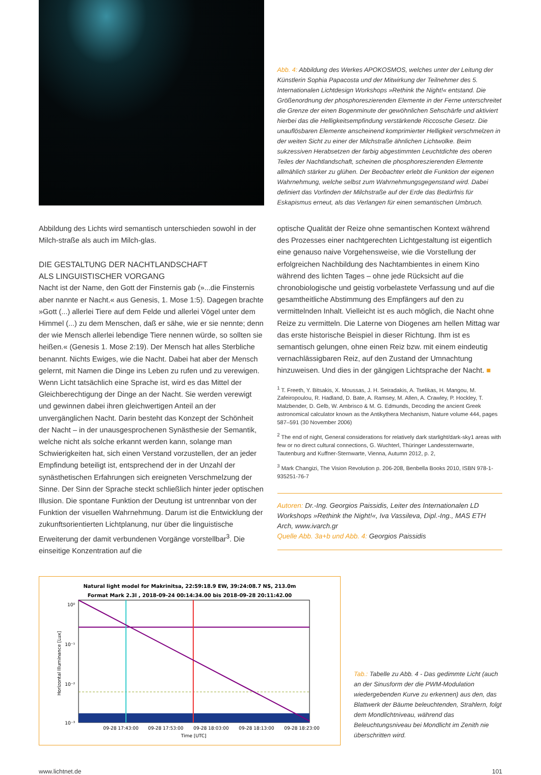Abb. 4: Abbildung des Werkes APOKOSMOS, welches unter der Leitung der Künstlerin Sophia Papacosta und der Mitwirkung der Teilnehmer des 5. Internationalen Lichtdesign Workshops »Rethink the Night!« entstand. Die Größenordnung der phosphoreszierenden Elemente in der Ferne unterschreitet die Grenze der einen Bogenminute der gewöhnlichen Sehschärfe und aktiviert hierbei das die Helligkeitsempfindung verstärkende Riccosche Gesetz. Die unauflösbaren Elemente anscheinend komprimierter Helligkeit verschmelzen in der weiten Sicht zu einer der Milchstraße ähnlichen Lichtwolke. Beim sukzessiven Herabsetzen der farbig abgestimmten Leuchtdichte des oberen Teiles der Nachtlandschaft, scheinen die phosphoreszierenden Elemente allmählich stärker zu glühen. Der Beobachter erlebt die Funktion der eigenen Wahrnehmung, welche selbst zum Wahrnehmungsgegenstand wird. Dabei definiert das Vorfinden der Milchstraße auf der Erde das Bedürfnis für Eskapismus erneut, als das Verlangen für einen semantischen Umbruch.
Abbildung des Lichts wird semantisch unterschieden sowohl in der Milch-straße als auch im Milch-glas.
DIE GESTALTUNG DER NACHTLANDSCHAFT
ALS LINGUISTISCHER VORGANG
Nacht ist der Name, den Gott der Finsternis gab (»...die Finsternis aber nannte er Nacht.« aus Genesis, 1. Mose 1:5). Dagegen brachte »Gott (...) allerlei Tiere auf dem Felde und allerlei Vögel unter dem Himmel (...) zu dem Menschen, daß er sähe, wie er sie nennte; denn der wie Mensch allerlei lebendige Tiere nennen würde, so sollten sie heißen.« (Genesis 1. Mose 2:19). Der Mensch hat alles Sterbliche benannt. Nichts Ewiges, wie die Nacht. Dabei hat aber der Mensch gelernt, mit Namen die Dinge ins Leben zu rufen und zu verewigen. Wenn Licht tatsächlich eine Sprache ist, wird es das Mittel der Gleichberechtigung der Dinge an der Nacht. Sie werden verewigt und gewinnen dabei ihren gleichwertigen Anteil an der unvergänglichen Nacht. Darin besteht das Konzept der Schönheit der Nacht – in der unausgesprochenen Synästhesie der Semantik, welche nicht als solche erkannt werden kann, solange man Schwierigkeiten hat, sich einen Verstand vorzustellen, der an jeder Empfindung beteiligt ist, entsprechend der in der Unzahl der synästhetischen Erfahrungen sich ereigneten Verschmelzung der Sinne. Der Sinn der Sprache steckt schließlich hinter jeder optischen Illusion. Die spontane Funktion der Deutung ist untrennbar von der Funktion der visuellen Wahrnehmung. Darum ist die Entwicklung der zukunftsorientierten Lichtplanung, nur über die linguistische Erweiterung der damit verbundenen Vorgänge vorstellbar<sup>3</sup>. Die einseitige Konzentration auf die
optische Qualität der Reize ohne semantischen Kontext während des Prozesses einer nachtgerechten Lichtgestaltung ist eigentlich eine genauso naive Vorgehensweise, wie die Vorstellung der erfolgreichen Nachbildung des Nachtambientes in einem Kino während des lichten Tages – ohne jede Rücksicht auf die chronobiologische und geistig vorbelastete Verfassung und auf die gesamtheitliche Abstimmung des Empfängers auf den zu vermittelnden Inhalt. Vielleicht ist es auch möglich, die Nacht ohne Reize zu vermitteln. Die Laterne von Diogenes am hellen Mittag war das erste historische Beispiel in dieser Richtung. Ihm ist es semantisch gelungen, ohne einen Reiz bzw. mit einem eindeutig vernachlässigbaren Reiz, auf den Zustand der Umnachtung hinzuweisen. Und dies in der gängigen Lichtsprache der Nacht. ■
<sup>1</sup> T. Freeth, Y. Bitsakis, X. Moussas, J. H. Seiradakis, A. Tselikas, H. Mangou, M. Zafeiropoulou, R. Hadland, D. Bate, A. Ramsey, M. Allen, A. Crawley, P. Hockley, T. Malzbender, D. Gelb, W. Ambrisco & M. G. Edmunds, Decoding the ancient Greek astronomical calculator known as the Antikythera Mechanism, Nature volume 444, pages 587–591 (30 November 2006)
<sup>2</sup> The end of night, General considerations for relatively dark starlight/dark-sky1 areas with few or no direct cultural connections, G. Wuchterl, Thüringer Landessternwarte, Tautenburg and Kuffner-Sternwarte, Vienna, Autumn 2012, p. 2,
<sup>3</sup> Mark Changizi, The Vision Revolution p. 206-208, Benbella Books 2010, ISBN 978-1-935251-76-7
Autoren: Dr.-Ing. Georgios Paissidis, Leiter des Internationalen LD Workshops »Rethink the Night!«, Iva Vassileva, Dipl.-Ing., MAS ETH Arch, www.ivarch.gr
Quelle Abb. 3a+b und Abb. 4: Georgios Paissidis
Natural light model for Makrinitsa, 22:59:18.9 EW, 39:24:08.7 NS, 213.0m
Format Mark 2.3l , 2018-09-24 00:14:34.00 bis 2018-09-28 20:11:42.00
10⁰
10⁻¹
10⁻²
10⁻³
09-28 17:43:00
09-28 17:53:00
09-28 18:03:00
09-28 18:13:00
09-28 18:23:00
Time [UTC]
Horizontal Illuminance [Lux]
Tab.: Tabelle zu Abb. 4 - Das gedimmte Licht (auch an der Sinusform der die PWM-Modulation wiedergebenden Kurve zu erkennen) aus den, das Blattwerk der Bäume beleuchtenden, Strahlern, folgt dem Mondlichtniveau, während das Beleuchtungsniveau bei Mondlicht im Zenith nie überschritten wird.
www.lichtnet.de 101